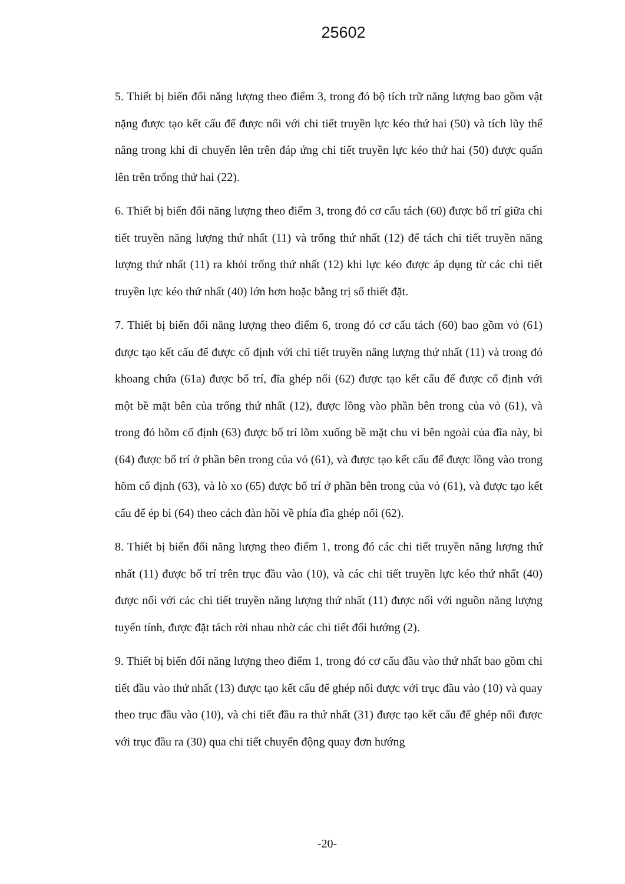25602
5. Thiết bị biến đổi năng lượng theo điểm 3, trong đó bộ tích trữ năng lượng bao gồm vật nặng được tạo kết cấu để được nối với chi tiết truyền lực kéo thứ hai (50) và tích lũy thế năng trong khi di chuyển lên trên đáp ứng chi tiết truyền lực kéo thứ hai (50) được quấn lên trên trống thứ hai (22).
6. Thiết bị biến đổi năng lượng theo điểm 3, trong đó cơ cấu tách (60) được bố trí giữa chi tiết truyền năng lượng thứ nhất (11) và trống thứ nhất (12) để tách chi tiết truyền năng lượng thứ nhất (11) ra khỏi trống thứ nhất (12) khi lực kéo được áp dụng từ các chi tiết truyền lực kéo thứ nhất (40) lớn hơn hoặc bằng trị số thiết đặt.
7. Thiết bị biến đổi năng lượng theo điểm 6, trong đó cơ cấu tách (60) bao gồm vỏ (61) được tạo kết cấu để được cố định với chi tiết truyền năng lượng thứ nhất (11) và trong đó khoang chứa (61a) được bố trí, đĩa ghép nối (62) được tạo kết cấu để được cố định với một bề mặt bên của trống thứ nhất (12), được lồng vào phần bên trong của vỏ (61), và trong đó hõm cố định (63) được bố trí lõm xuống bề mặt chu vi bên ngoài của đĩa này, bi (64) được bố trí ở phần bên trong của vỏ (61), và được tạo kết cấu để được lồng vào trong hõm cố định (63), và lò xo (65) được bố trí ở phần bên trong của vỏ (61), và được tạo kết cấu để ép bi (64) theo cách đàn hồi về phía đĩa ghép nối (62).
8. Thiết bị biến đổi năng lượng theo điểm 1, trong đó các chi tiết truyền năng lượng thứ nhất (11) được bố trí trên trục đầu vào (10), và các chi tiết truyền lực kéo thứ nhất (40) được nối với các chi tiết truyền năng lượng thứ nhất (11) được nối với nguồn năng lượng tuyến tính, được đặt tách rời nhau nhờ các chi tiết đổi hướng (2).
9. Thiết bị biến đổi năng lượng theo điểm 1, trong đó cơ cấu đầu vào thứ nhất bao gồm chi tiết đầu vào thứ nhất (13) được tạo kết cấu để ghép nối được với trục đầu vào (10) và quay theo trục đầu vào (10), và chi tiết đầu ra thứ nhất (31) được tạo kết cấu để ghép nối được với trục đầu ra (30) qua chi tiết chuyển động quay đơn hướng
-20-